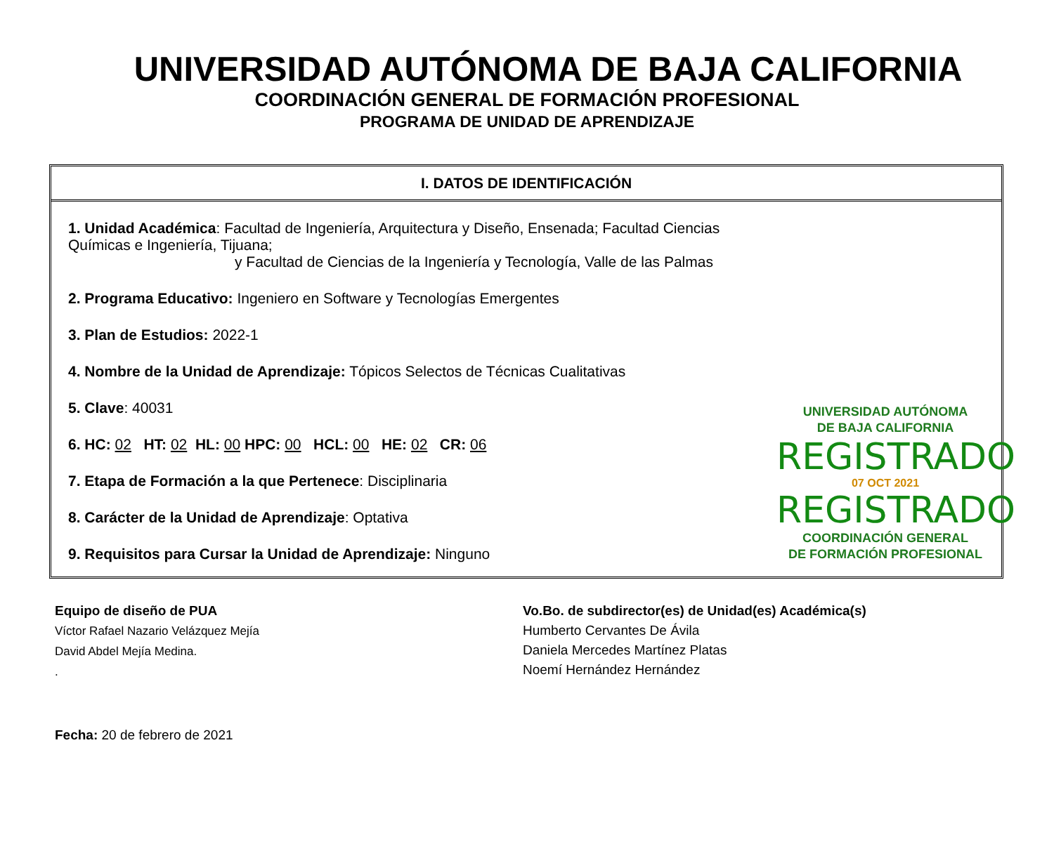UNIVERSIDAD AUTÓNOMA DE BAJA CALIFORNIA
COORDINACIÓN GENERAL DE FORMACIÓN PROFESIONAL
PROGRAMA DE UNIDAD DE APRENDIZAJE
I. DATOS DE IDENTIFICACIÓN
1. Unidad Académica: Facultad de Ingeniería, Arquitectura y Diseño, Ensenada; Facultad Ciencias Químicas e Ingeniería, Tijuana;
y Facultad de Ciencias de la Ingeniería y Tecnología, Valle de las Palmas
2. Programa Educativo: Ingeniero en Software y Tecnologías Emergentes
3. Plan de Estudios: 2022-1
4. Nombre de la Unidad de Aprendizaje: Tópicos Selectos de Técnicas Cualitativas
5. Clave: 40031
6. HC: 02 HT: 02 HL: 00 HPC: 00 HCL: 00 HE: 02 CR: 06
7. Etapa de Formación a la que Pertenece: Disciplinaria
8. Carácter de la Unidad de Aprendizaje: Optativa
9. Requisitos para Cursar la Unidad de Aprendizaje: Ninguno
UNIVERSIDAD AUTÓNOMA
DE BAJA CALIFORNIA
REGISTRADO
07 OCT 2021
REGISTRADO
COORDINACIÓN GENERAL
DE FORMACIÓN PROFESIONAL
Equipo de diseño de PUA
Víctor Rafael Nazario Velázquez Mejía
David Abdel Mejía Medina.
.
Vo.Bo. de subdirector(es) de Unidad(es) Académica(s)
Humberto Cervantes De Ávila
Daniela Mercedes Martínez Platas
Noemí Hernández Hernández
Fecha: 20 de febrero de 2021